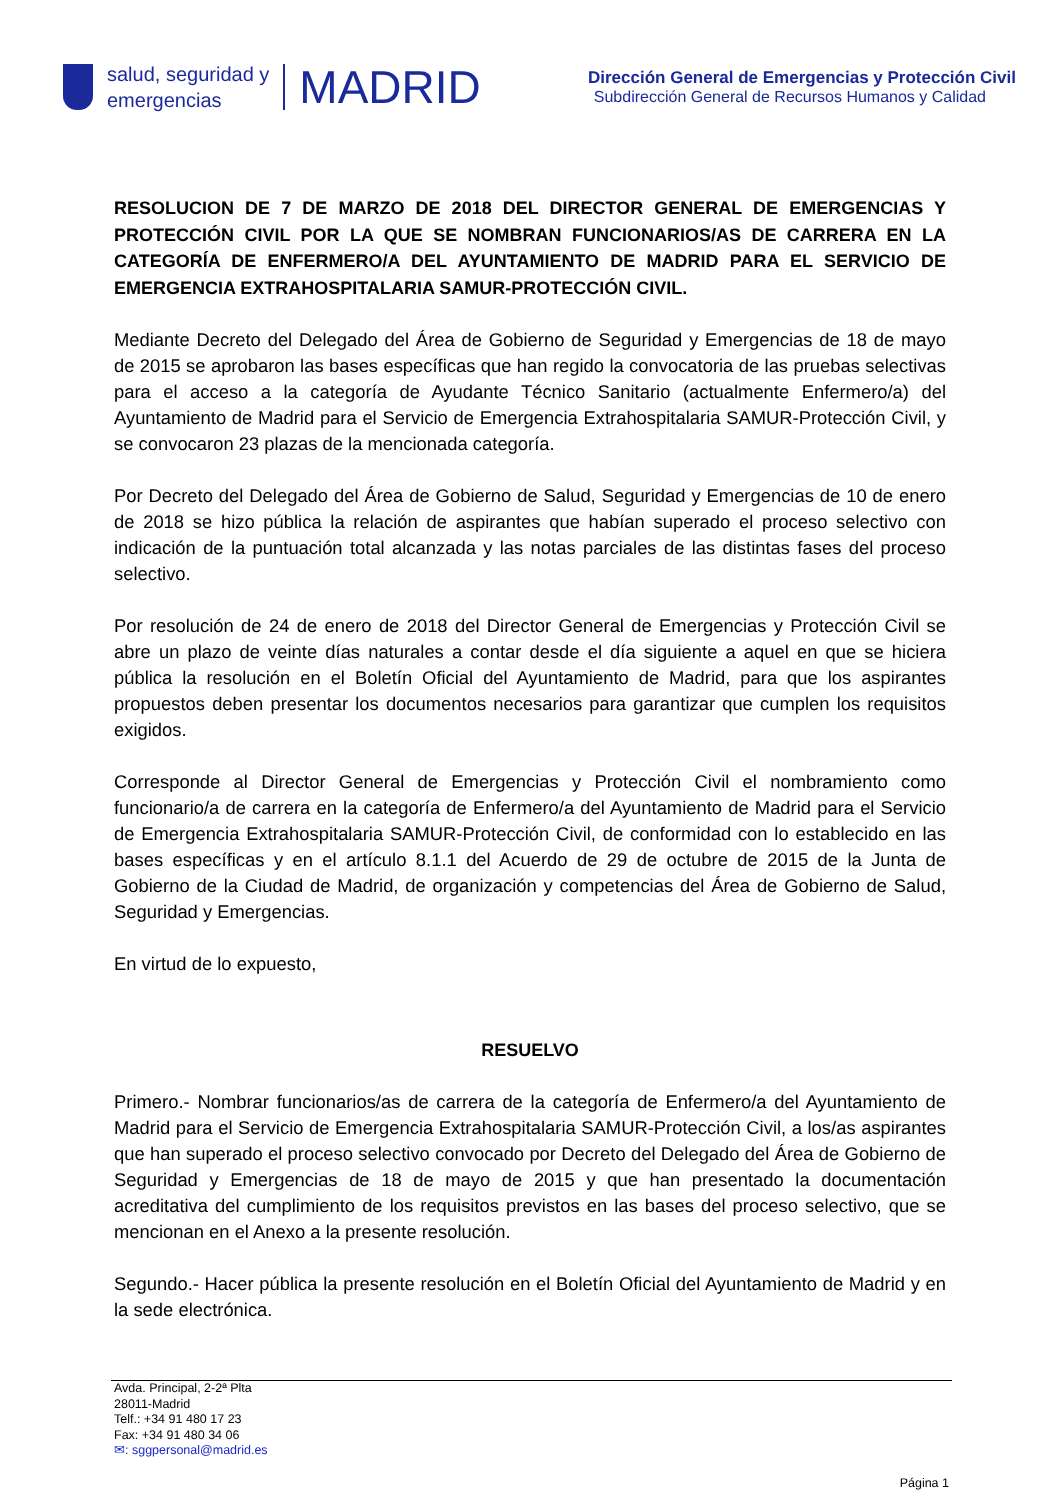salud, seguridad y
emergencias
MADRID
Dirección General de Emergencias y Protección Civil
Subdirección General de Recursos Humanos y Calidad
RESOLUCION DE 7 DE MARZO DE 2018 DEL DIRECTOR GENERAL DE EMERGENCIAS Y PROTECCIÓN CIVIL POR LA QUE SE NOMBRAN FUNCIONARIOS/AS DE CARRERA EN LA CATEGORÍA DE ENFERMERO/A DEL AYUNTAMIENTO DE MADRID PARA EL SERVICIO DE EMERGENCIA EXTRAHOSPITALARIA SAMUR-PROTECCIÓN CIVIL.
Mediante Decreto del Delegado del Área de Gobierno de Seguridad y Emergencias de 18 de mayo de 2015 se aprobaron las bases específicas que han regido la convocatoria de las pruebas selectivas para el acceso a la categoría de Ayudante Técnico Sanitario (actualmente Enfermero/a) del Ayuntamiento de Madrid para el Servicio de Emergencia Extrahospitalaria SAMUR-Protección Civil, y se convocaron 23 plazas de la mencionada categoría.
Por Decreto del Delegado del Área de Gobierno de Salud, Seguridad y Emergencias de 10 de enero de 2018 se hizo pública la relación de aspirantes que habían superado el proceso selectivo con indicación de la puntuación total alcanzada y las notas parciales de las distintas fases del proceso selectivo.
Por resolución de 24 de enero de 2018 del Director General de Emergencias y Protección Civil se abre un plazo de veinte días naturales a contar desde el día siguiente a aquel en que se hiciera pública la resolución en el Boletín Oficial del Ayuntamiento de Madrid, para que los aspirantes propuestos deben presentar los documentos necesarios para garantizar que cumplen los requisitos exigidos.
Corresponde al Director General de Emergencias y Protección Civil el nombramiento como funcionario/a de carrera en la categoría de Enfermero/a del Ayuntamiento de Madrid para el Servicio de Emergencia Extrahospitalaria SAMUR-Protección Civil, de conformidad con lo establecido en las bases específicas y en el artículo 8.1.1 del Acuerdo de 29 de octubre de 2015 de la Junta de Gobierno de la Ciudad de Madrid, de organización y competencias del Área de Gobierno de Salud, Seguridad y Emergencias.
En virtud de lo expuesto,
RESUELVO
Primero.- Nombrar funcionarios/as de carrera de la categoría de Enfermero/a del Ayuntamiento de Madrid para el Servicio de Emergencia Extrahospitalaria SAMUR-Protección Civil, a los/as aspirantes que han superado el proceso selectivo convocado por Decreto del Delegado del Área de Gobierno de Seguridad y Emergencias de 18 de mayo de 2015 y que han presentado la documentación acreditativa del cumplimiento de los requisitos previstos en las bases del proceso selectivo, que se mencionan en el Anexo a la presente resolución.
Segundo.- Hacer pública la presente resolución en el Boletín Oficial del Ayuntamiento de Madrid y en la sede electrónica.
Avda. Principal, 2-2ª Plta
28011-Madrid
Telf.: +34 91 480 17 23
Fax: +34 91 480 34 06
✉: sggpersonal@madrid.es
Página 1